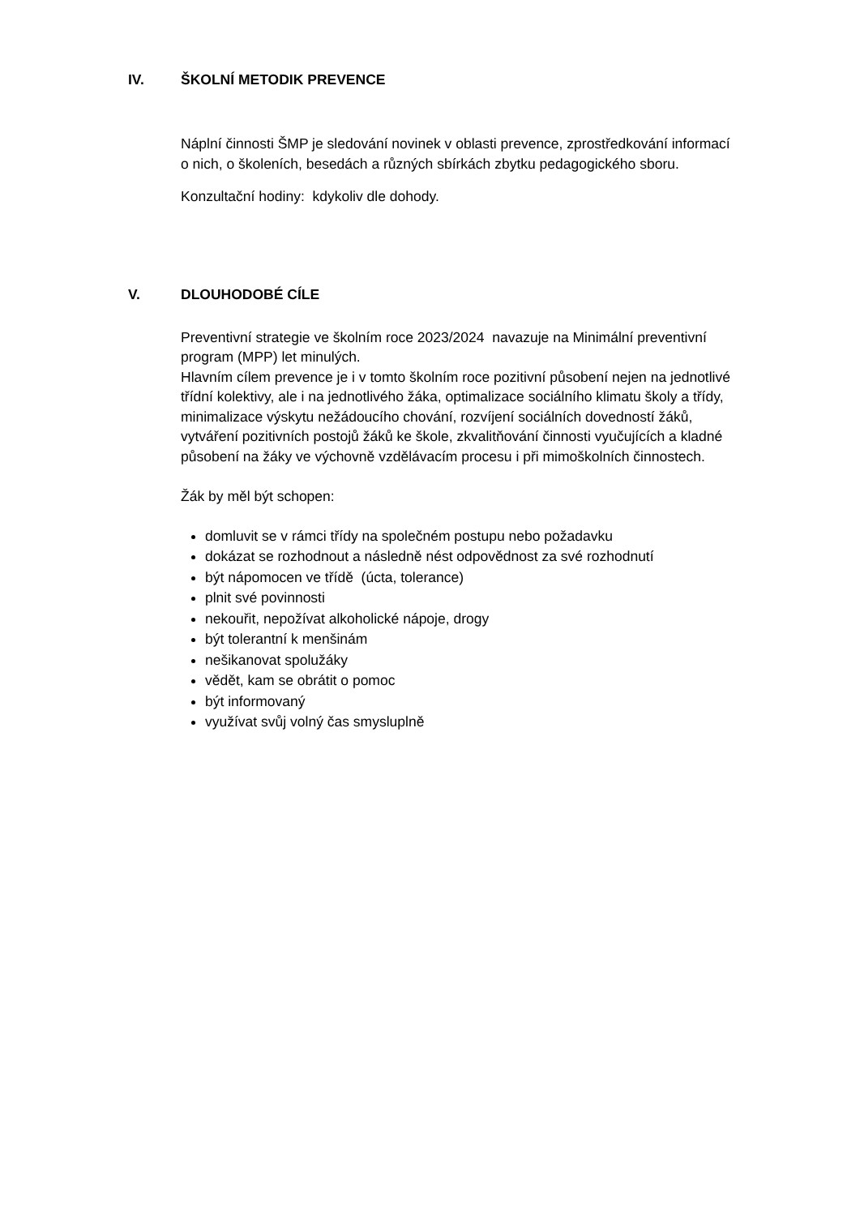IV. ŠKOLNÍ METODIK PREVENCE
Náplní činnosti ŠMP je sledování novinek v oblasti prevence, zprostředkování informací o nich, o školeních, besedách a různých sbírkách zbytku pedagogického sboru.
Konzultační hodiny: kdykoliv dle dohody.
V. DLOUHODOBÉ CÍLE
Preventivní strategie ve školním roce 2023/2024 navazuje na Minimální preventivní program (MPP) let minulých.
Hlavním cílem prevence je i v tomto školním roce pozitivní působení nejen na jednotlivé třídní kolektivy, ale i na jednotlivého žáka, optimalizace sociálního klimatu školy a třídy, minimalizace výskytu nežádoucího chování, rozvíjení sociálních dovedností žáků, vytváření pozitivních postojů žáků ke škole, zkvalitňování činnosti vyučujících a kladné působení na žáky ve výchovně vzdělávacím procesu i při mimoškolních činnostech.
Žák by měl být schopen:
domluvit se v rámci třídy na společném postupu nebo požadavku
dokázat se rozhodnout a následně nést odpovědnost za své rozhodnutí
být nápomocen ve třídě (úcta, tolerance)
plnit své povinnosti
nekouřit, nepožívat alkoholické nápoje, drogy
být tolerantní k menšinám
nešikanovat spolužáky
vědět, kam se obrátit o pomoc
být informovaný
využívat svůj volný čas smysluplně